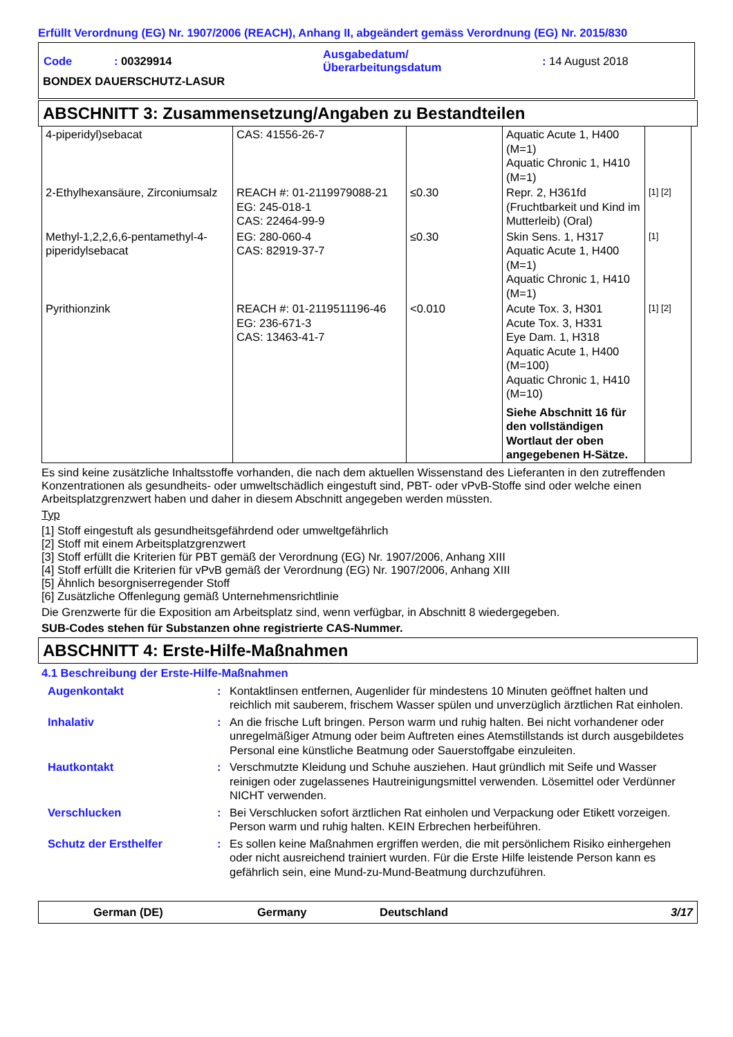Erfüllt Verordnung (EG) Nr. 1907/2006 (REACH), Anhang II, abgeändert gemäss Verordnung (EG) Nr. 2015/830
| Code | : 00329914 | Ausgabedatum/ Überarbeitungsdatum | : 14 August 2018 |
BONDEX DAUERSCHUTZ-LASUR
ABSCHNITT 3: Zusammensetzung/Angaben zu Bestandteilen
| 4-piperidyl)sebacat | CAS: 41556-26-7 | | Aquatic Acute 1, H400 (M=1) Aquatic Chronic 1, H410 (M=1) | |
| 2-Ethylhexansäure, Zirconiumsalz | REACH #: 01-2119979088-21 EG: 245-018-1 CAS: 22464-99-9 | ≤0.30 | Repr. 2, H361fd (Fruchtbarkeit und Kind im Mutterleib) (Oral) | [1] [2] |
| Methyl-1,2,2,6,6-pentamethyl-4-piperidylsebacat | EG: 280-060-4 CAS: 82919-37-7 | ≤0.30 | Skin Sens. 1, H317 Aquatic Acute 1, H400 (M=1) Aquatic Chronic 1, H410 (M=1) | [1] |
| Pyrithionzink | REACH #: 01-2119511196-46 EG: 236-671-3 CAS: 13463-41-7 | <0.010 | Acute Tox. 3, H301 Acute Tox. 3, H331 Eye Dam. 1, H318 Aquatic Acute 1, H400 (M=100) Aquatic Chronic 1, H410 (M=10) Siehe Abschnitt 16 für den vollständigen Wortlaut der oben angegebenen H-Sätze. | [1] [2] |
Es sind keine zusätzliche Inhaltsstoffe vorhanden, die nach dem aktuellen Wissenstand des Lieferanten in den zutreffenden Konzentrationen als gesundheits- oder umweltschädlich eingestuft sind, PBT- oder vPvB-Stoffe sind oder welche einen Arbeitsplatzgrenzwert haben und daher in diesem Abschnitt angegeben werden müssten.
Typ
[1] Stoff eingestuft als gesundheitsgefährdend oder umweltgefährlich
[2] Stoff mit einem Arbeitsplatzgrenzwert
[3] Stoff erfüllt die Kriterien für PBT gemäß der Verordnung (EG) Nr. 1907/2006, Anhang XIII
[4] Stoff erfüllt die Kriterien für vPvB gemäß der Verordnung (EG) Nr. 1907/2006, Anhang XIII
[5] Ähnlich besorgniserregender Stoff
[6] Zusätzliche Offenlegung gemäß Unternehmensrichtlinie
Die Grenzwerte für die Exposition am Arbeitsplatz sind, wenn verfügbar, in Abschnitt 8 wiedergegeben.
SUB-Codes stehen für Substanzen ohne registrierte CAS-Nummer.
ABSCHNITT 4: Erste-Hilfe-Maßnahmen
4.1 Beschreibung der Erste-Hilfe-Maßnahmen
| Augenkontakt | : | Kontaktlinsen entfernen, Augenlider für mindestens 10 Minuten geöffnet halten und reichlich mit sauberem, frischem Wasser spülen und unverzüglich ärztlichen Rat einholen. |
| Inhalativ | : | An die frische Luft bringen. Person warm und ruhig halten. Bei nicht vorhandener oder unregelmäßiger Atmung oder beim Auftreten eines Atemstillstands ist durch ausgebildetes Personal eine künstliche Beatmung oder Sauerstoffgabe einzuleiten. |
| Hautkontakt | : | Verschmutzte Kleidung und Schuhe ausziehen. Haut gründlich mit Seife und Wasser reinigen oder zugelassenes Hautreinigungsmittel verwenden. Lösemittel oder Verdünner NICHT verwenden. |
| Verschlucken | : | Bei Verschlucken sofort ärztlichen Rat einholen und Verpackung oder Etikett vorzeigen. Person warm und ruhig halten. KEIN Erbrechen herbeiführen. |
| Schutz der Ersthelfer | : | Es sollen keine Maßnahmen ergriffen werden, die mit persönlichem Risiko einhergehen oder nicht ausreichend trainiert wurden. Für die Erste Hilfe leistende Person kann es gefährlich sein, eine Mund-zu-Mund-Beatmung durchzuführen. |
German (DE) Germany Deutschland 3/17